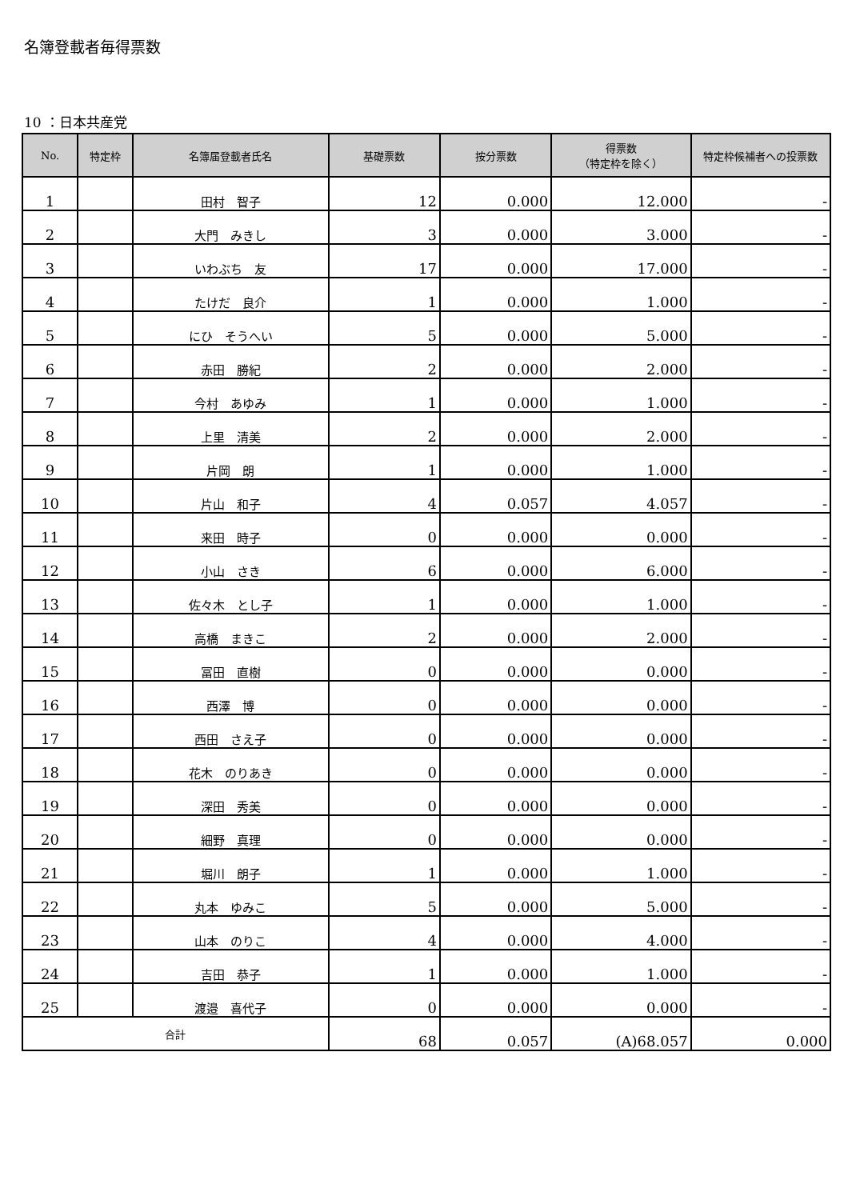名簿登載者毎得票数
10 ：日本共産党
| No. | 特定枠 | 名簿届登載者氏名 | 基礎票数 | 按分票数 | 得票数 （特定枠を除く） | 特定枠候補者への投票数 |
| --- | --- | --- | --- | --- | --- | --- |
| 1 | | 田村 智子 | 12 | 0.000 | 12.000 | - |
| 2 | | 大門 みきし | 3 | 0.000 | 3.000 | - |
| 3 | | いわぶち 友 | 17 | 0.000 | 17.000 | - |
| 4 | | たけだ 良介 | 1 | 0.000 | 1.000 | - |
| 5 | | にひ そうへい | 5 | 0.000 | 5.000 | - |
| 6 | | 赤田 勝紀 | 2 | 0.000 | 2.000 | - |
| 7 | | 今村 あゆみ | 1 | 0.000 | 1.000 | - |
| 8 | | 上里 清美 | 2 | 0.000 | 2.000 | - |
| 9 | | 片岡 朗 | 1 | 0.000 | 1.000 | - |
| 10 | | 片山 和子 | 4 | 0.057 | 4.057 | - |
| 11 | | 来田 時子 | 0 | 0.000 | 0.000 | - |
| 12 | | 小山 さき | 6 | 0.000 | 6.000 | - |
| 13 | | 佐々木 とし子 | 1 | 0.000 | 1.000 | - |
| 14 | | 高橋 まきこ | 2 | 0.000 | 2.000 | - |
| 15 | | 冨田 直樹 | 0 | 0.000 | 0.000 | - |
| 16 | | 西澤 博 | 0 | 0.000 | 0.000 | - |
| 17 | | 西田 さえ子 | 0 | 0.000 | 0.000 | - |
| 18 | | 花木 のりあき | 0 | 0.000 | 0.000 | - |
| 19 | | 深田 秀美 | 0 | 0.000 | 0.000 | - |
| 20 | | 細野 真理 | 0 | 0.000 | 0.000 | - |
| 21 | | 堀川 朗子 | 1 | 0.000 | 1.000 | - |
| 22 | | 丸本 ゆみこ | 5 | 0.000 | 5.000 | - |
| 23 | | 山本 のりこ | 4 | 0.000 | 4.000 | - |
| 24 | | 吉田 恭子 | 1 | 0.000 | 1.000 | - |
| 25 | | 渡邉 喜代子 | 0 | 0.000 | 0.000 | - |
| 合計 | | | 68 | 0.057 | (A)68.057 | 0.000 |